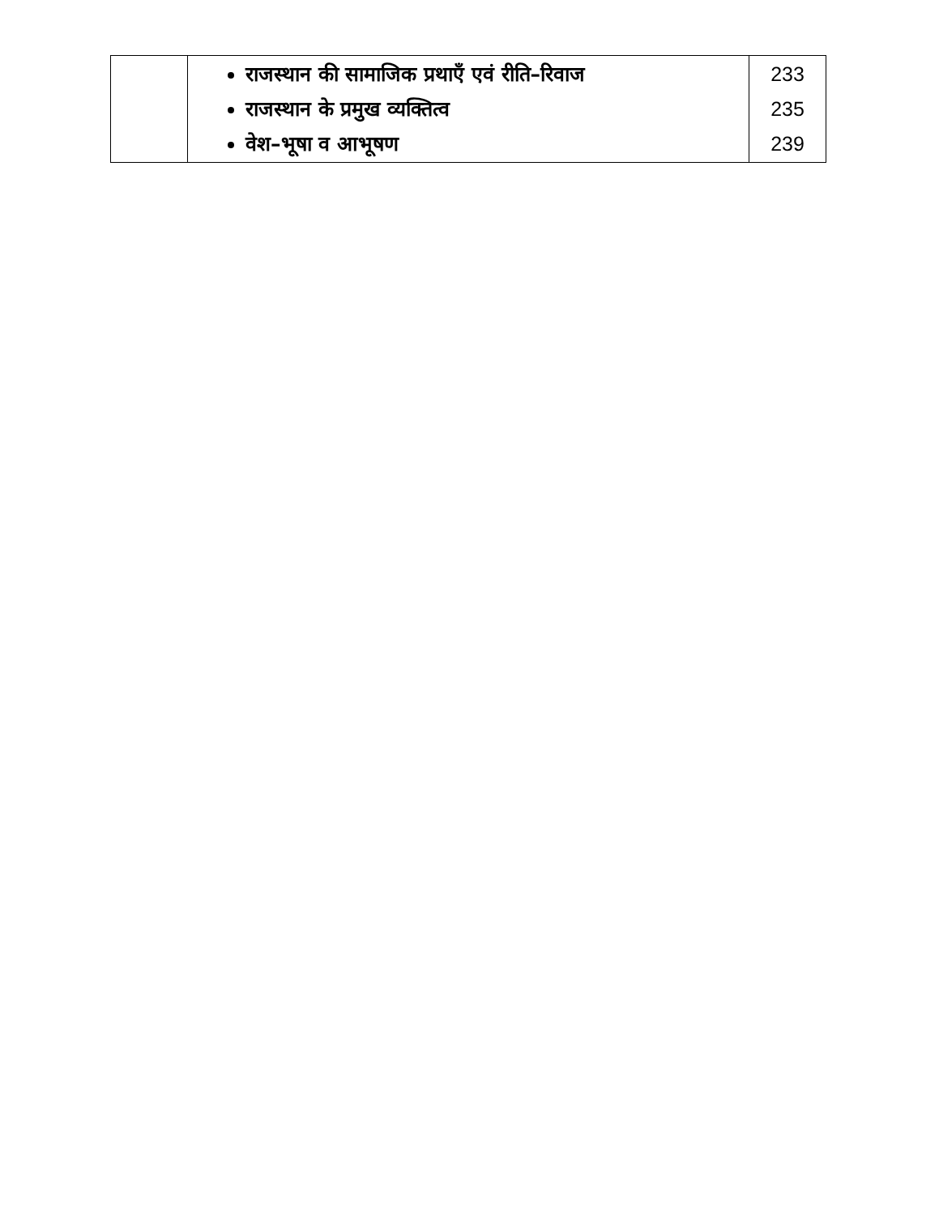| | राजस्थान की सामाजिक प्रथाएँ एवं रीति–रिवाज राजस्थान के प्रमुख व्यक्तित्व वेश–भूषा व आभूषण | 233 235 239 |